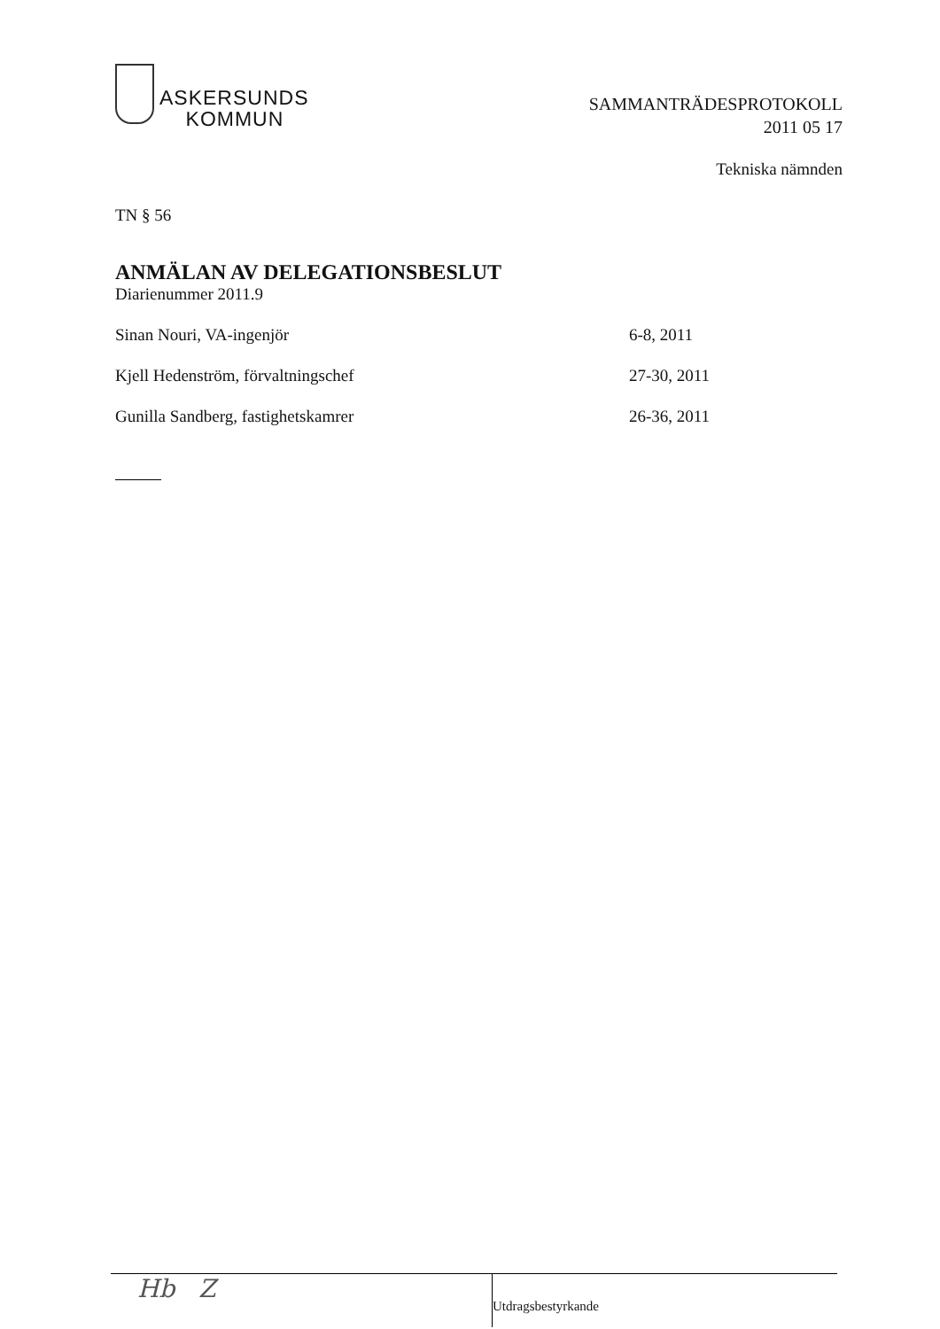ASKERSUNDS
KOMMUN
SAMMANTRÄDESPROTOKOLL
2011 05 17
Tekniska nämnden
TN § 56
ANMÄLAN AV DELEGATIONSBESLUT
Diarienummer 2011.9
Sinan Nouri, VA-ingenjör 6-8, 2011
Kjell Hedenström, förvaltningschef 27-30, 2011
Gunilla Sandberg, fastighetskamrer 26-36, 2011
Hb Z
Utdragsbestyrkande